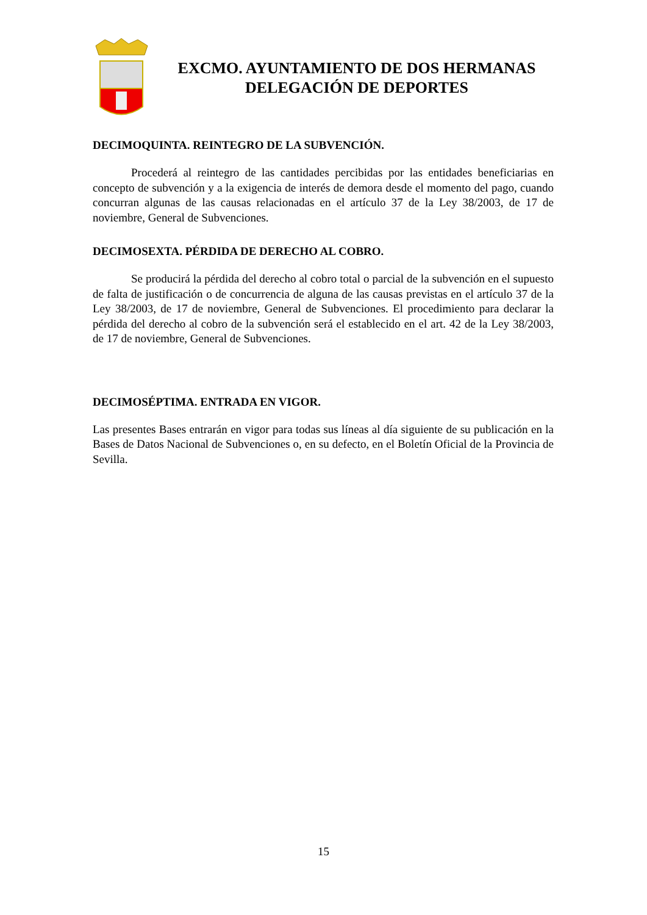EXCMO. AYUNTAMIENTO DE DOS HERMANAS
DELEGACIÓN DE DEPORTES
DECIMOQUINTA. REINTEGRO DE LA SUBVENCIÓN.
Procederá al reintegro de las cantidades percibidas por las entidades beneficiarias en concepto de subvención y a la exigencia de interés de demora desde el momento del pago, cuando concurran algunas de las causas relacionadas en el artículo 37 de la Ley 38/2003, de 17 de noviembre, General de Subvenciones.
DECIMOSEXTA. PÉRDIDA DE DERECHO AL COBRO.
Se producirá la pérdida del derecho al cobro total o parcial de la subvención en el supuesto de falta de justificación o de concurrencia de alguna de las causas previstas en el artículo 37 de la Ley 38/2003, de 17 de noviembre, General de Subvenciones. El procedimiento para declarar la pérdida del derecho al cobro de la subvención será el establecido en el art. 42 de la Ley 38/2003, de 17 de noviembre, General de Subvenciones.
DECIMOSÉPTIMA. ENTRADA EN VIGOR.
Las presentes Bases entrarán en vigor para todas sus líneas al día siguiente de su publicación en la Bases de Datos Nacional de Subvenciones o, en su defecto, en el Boletín Oficial de la Provincia de Sevilla.
15